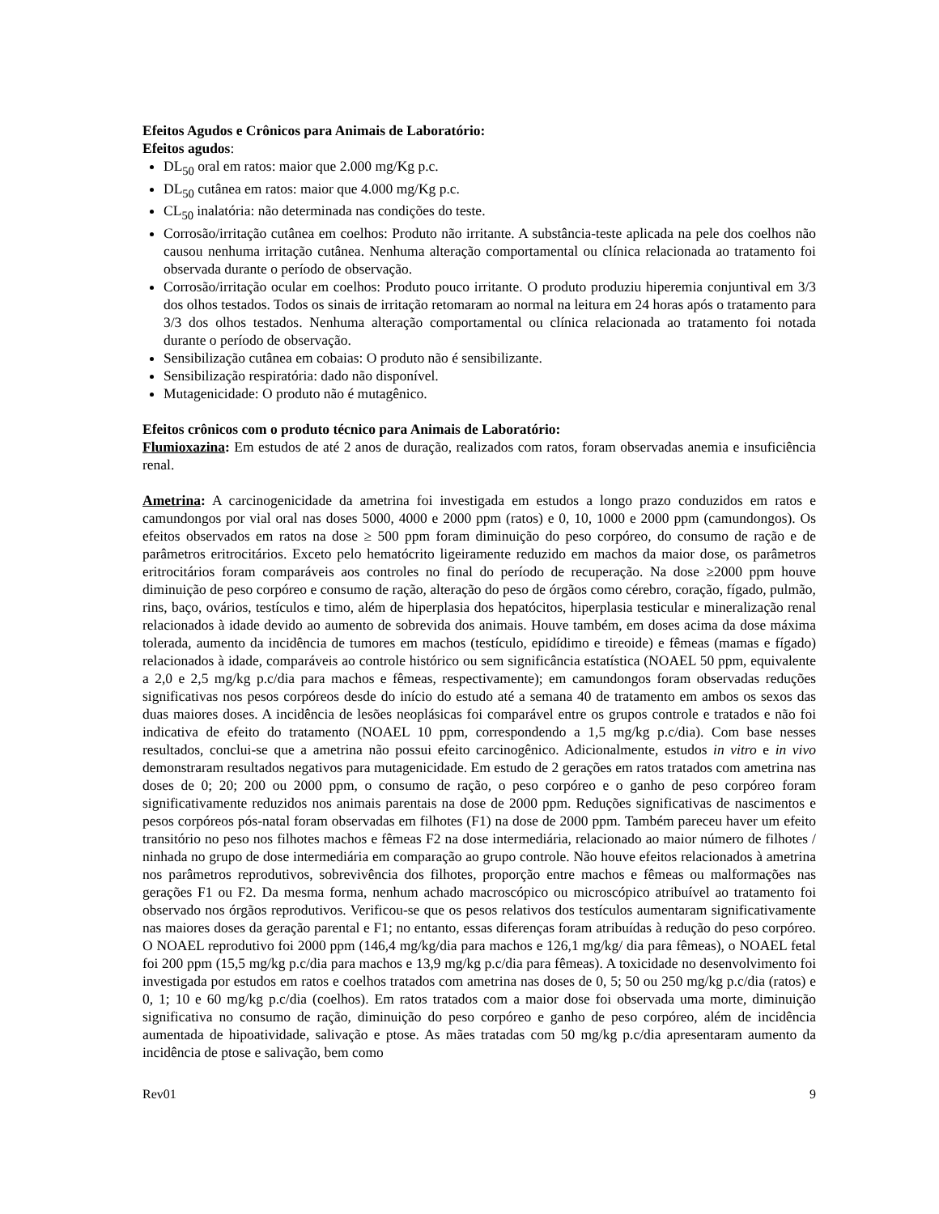Efeitos Agudos e Crônicos para Animais de Laboratório:
Efeitos agudos:
DL<sub>50</sub> oral em ratos: maior que 2.000 mg/Kg p.c.
DL<sub>50</sub> cutânea em ratos: maior que 4.000 mg/Kg p.c.
CL<sub>50</sub> inalatória: não determinada nas condições do teste.
Corrosão/irritação cutânea em coelhos: Produto não irritante. A substância-teste aplicada na pele dos coelhos não causou nenhuma irritação cutânea. Nenhuma alteração comportamental ou clínica relacionada ao tratamento foi observada durante o período de observação.
Corrosão/irritação ocular em coelhos: Produto pouco irritante. O produto produziu hiperemia conjuntival em 3/3 dos olhos testados. Todos os sinais de irritação retomaram ao normal na leitura em 24 horas após o tratamento para 3/3 dos olhos testados. Nenhuma alteração comportamental ou clínica relacionada ao tratamento foi notada durante o período de observação.
Sensibilização cutânea em cobaias: O produto não é sensibilizante.
Sensibilização respiratória: dado não disponível.
Mutagenicidade: O produto não é mutagênico.
Efeitos crônicos com o produto técnico para Animais de Laboratório:
Flumioxazina: Em estudos de até 2 anos de duração, realizados com ratos, foram observadas anemia e insuficiência renal.
Ametrina: A carcinogenicidade da ametrina foi investigada em estudos a longo prazo conduzidos em ratos e camundongos por vial oral nas doses 5000, 4000 e 2000 ppm (ratos) e 0, 10, 1000 e 2000 ppm (camundongos). Os efeitos observados em ratos na dose ≥ 500 ppm foram diminuição do peso corpóreo, do consumo de ração e de parâmetros eritrocitários. Exceto pelo hematócrito ligeiramente reduzido em machos da maior dose, os parâmetros eritrocitários foram comparáveis aos controles no final do período de recuperação. Na dose ≥2000 ppm houve diminuição de peso corpóreo e consumo de ração, alteração do peso de órgãos como cérebro, coração, fígado, pulmão, rins, baço, ovários, testículos e timo, além de hiperplasia dos hepatócitos, hiperplasia testicular e mineralização renal relacionados à idade devido ao aumento de sobrevida dos animais. Houve também, em doses acima da dose máxima tolerada, aumento da incidência de tumores em machos (testículo, epidídimo e tireoide) e fêmeas (mamas e fígado) relacionados à idade, comparáveis ao controle histórico ou sem significância estatística (NOAEL 50 ppm, equivalente a 2,0 e 2,5 mg/kg p.c/dia para machos e fêmeas, respectivamente); em camundongos foram observadas reduções significativas nos pesos corpóreos desde do início do estudo até a semana 40 de tratamento em ambos os sexos das duas maiores doses. A incidência de lesões neoplásicas foi comparável entre os grupos controle e tratados e não foi indicativa de efeito do tratamento (NOAEL 10 ppm, correspondendo a 1,5 mg/kg p.c/dia). Com base nesses resultados, conclui-se que a ametrina não possui efeito carcinogênico. Adicionalmente, estudos in vitro e in vivo demonstraram resultados negativos para mutagenicidade. Em estudo de 2 gerações em ratos tratados com ametrina nas doses de 0; 20; 200 ou 2000 ppm, o consumo de ração, o peso corpóreo e o ganho de peso corpóreo foram significativamente reduzidos nos animais parentais na dose de 2000 ppm. Reduções significativas de nascimentos e pesos corpóreos pós-natal foram observadas em filhotes (F1) na dose de 2000 ppm. Também pareceu haver um efeito transitório no peso nos filhotes machos e fêmeas F2 na dose intermediária, relacionado ao maior número de filhotes / ninhada no grupo de dose intermediária em comparação ao grupo controle. Não houve efeitos relacionados à ametrina nos parâmetros reprodutivos, sobrevivência dos filhotes, proporção entre machos e fêmeas ou malformações nas gerações F1 ou F2. Da mesma forma, nenhum achado macroscópico ou microscópico atribuível ao tratamento foi observado nos órgãos reprodutivos. Verificou-se que os pesos relativos dos testículos aumentaram significativamente nas maiores doses da geração parental e F1; no entanto, essas diferenças foram atribuídas à redução do peso corpóreo. O NOAEL reprodutivo foi 2000 ppm (146,4 mg/kg/dia para machos e 126,1 mg/kg/ dia para fêmeas), o NOAEL fetal foi 200 ppm (15,5 mg/kg p.c/dia para machos e 13,9 mg/kg p.c/dia para fêmeas). A toxicidade no desenvolvimento foi investigada por estudos em ratos e coelhos tratados com ametrina nas doses de 0, 5; 50 ou 250 mg/kg p.c/dia (ratos) e 0, 1; 10 e 60 mg/kg p.c/dia (coelhos). Em ratos tratados com a maior dose foi observada uma morte, diminuição significativa no consumo de ração, diminuição do peso corpóreo e ganho de peso corpóreo, além de incidência aumentada de hipoatividade, salivação e ptose. As mães tratadas com 50 mg/kg p.c/dia apresentaram aumento da incidência de ptose e salivação, bem como
Rev01 9